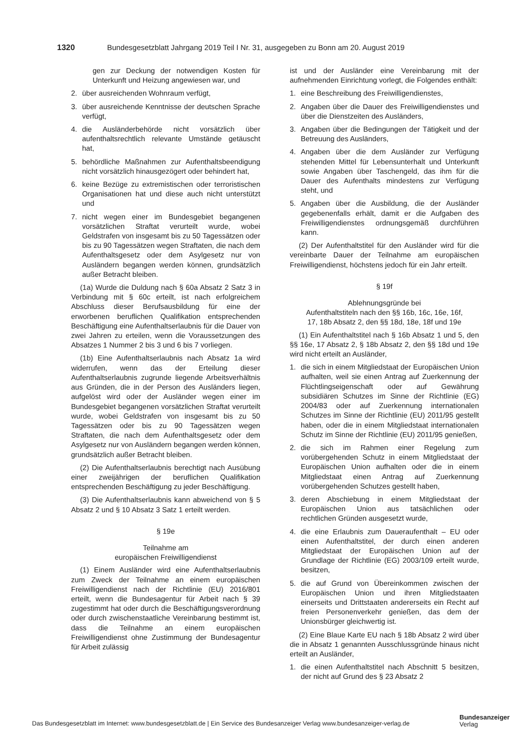1320 Bundesgesetzblatt Jahrgang 2019 Teil I Nr. 31, ausgegeben zu Bonn am 20. August 2019
gen zur Deckung der notwendigen Kosten für Unterkunft und Heizung angewiesen war, und
2. über ausreichenden Wohnraum verfügt,
3. über ausreichende Kenntnisse der deutschen Sprache verfügt,
4. die Ausländerbehörde nicht vorsätzlich über aufenthaltsrechtlich relevante Umstände getäuscht hat,
5. behördliche Maßnahmen zur Aufenthaltsbeendigung nicht vorsätzlich hinausgezögert oder behindert hat,
6. keine Bezüge zu extremistischen oder terroristischen Organisationen hat und diese auch nicht unterstützt und
7. nicht wegen einer im Bundesgebiet begangenen vorsätzlichen Straftat verurteilt wurde, wobei Geldstrafen von insgesamt bis zu 50 Tagessätzen oder bis zu 90 Tagessätzen wegen Straftaten, die nach dem Aufenthaltsgesetz oder dem Asylgesetz nur von Ausländern begangen werden können, grundsätzlich außer Betracht bleiben.
(1a) Wurde die Duldung nach § 60a Absatz 2 Satz 3 in Verbindung mit § 60c erteilt, ist nach erfolgreichem Abschluss dieser Berufsausbildung für eine der erworbenen beruflichen Qualifikation entsprechenden Beschäftigung eine Aufenthaltserlaubnis für die Dauer von zwei Jahren zu erteilen, wenn die Voraussetzungen des Absatzes 1 Nummer 2 bis 3 und 6 bis 7 vorliegen.
(1b) Eine Aufenthaltserlaubnis nach Absatz 1a wird widerrufen, wenn das der Erteilung dieser Aufenthaltserlaubnis zugrunde liegende Arbeitsverhältnis aus Gründen, die in der Person des Ausländers liegen, aufgelöst wird oder der Ausländer wegen einer im Bundesgebiet begangenen vorsätzlichen Straftat verurteilt wurde, wobei Geldstrafen von insgesamt bis zu 50 Tagessätzen oder bis zu 90 Tagessätzen wegen Straftaten, die nach dem Aufenthaltsgesetz oder dem Asylgesetz nur von Ausländern begangen werden können, grundsätzlich außer Betracht bleiben.
(2) Die Aufenthaltserlaubnis berechtigt nach Ausübung einer zweijährigen der beruflichen Qualifikation entsprechenden Beschäftigung zu jeder Beschäftigung.
(3) Die Aufenthaltserlaubnis kann abweichend von § 5 Absatz 2 und § 10 Absatz 3 Satz 1 erteilt werden.
§ 19e
Teilnahme am
europäischen Freiwilligendienst
(1) Einem Ausländer wird eine Aufenthaltserlaubnis zum Zweck der Teilnahme an einem europäischen Freiwilligendienst nach der Richtlinie (EU) 2016/801 erteilt, wenn die Bundesagentur für Arbeit nach § 39 zugestimmt hat oder durch die Beschäftigungsverordnung oder durch zwischenstaatliche Vereinbarung bestimmt ist, dass die Teilnahme an einem europäischen Freiwilligendienst ohne Zustimmung der Bundesagentur für Arbeit zulässig
ist und der Ausländer eine Vereinbarung mit der aufnehmenden Einrichtung vorlegt, die Folgendes enthält:
1. eine Beschreibung des Freiwilligendienstes,
2. Angaben über die Dauer des Freiwilligendienstes und über die Dienstzeiten des Ausländers,
3. Angaben über die Bedingungen der Tätigkeit und der Betreuung des Ausländers,
4. Angaben über die dem Ausländer zur Verfügung stehenden Mittel für Lebensunterhalt und Unterkunft sowie Angaben über Taschengeld, das ihm für die Dauer des Aufenthalts mindestens zur Verfügung steht, und
5. Angaben über die Ausbildung, die der Ausländer gegebenenfalls erhält, damit er die Aufgaben des Freiwilligendienstes ordnungsgemäß durchführen kann.
(2) Der Aufenthaltstitel für den Ausländer wird für die vereinbarte Dauer der Teilnahme am europäischen Freiwilligendienst, höchstens jedoch für ein Jahr erteilt.
§ 19f
Ablehnungsgründe bei
Aufenthaltstiteln nach den §§ 16b, 16c, 16e, 16f,
17, 18b Absatz 2, den §§ 18d, 18e, 18f und 19e
(1) Ein Aufenthaltstitel nach § 16b Absatz 1 und 5, den §§ 16e, 17 Absatz 2, § 18b Absatz 2, den §§ 18d und 19e wird nicht erteilt an Ausländer,
1. die sich in einem Mitgliedstaat der Europäischen Union aufhalten, weil sie einen Antrag auf Zuerkennung der Flüchtlingseigenschaft oder auf Gewährung subsidiären Schutzes im Sinne der Richtlinie (EG) 2004/83 oder auf Zuerkennung internationalen Schutzes im Sinne der Richtlinie (EU) 2011/95 gestellt haben, oder die in einem Mitgliedstaat internationalen Schutz im Sinne der Richtlinie (EU) 2011/95 genießen,
2. die sich im Rahmen einer Regelung zum vorübergehenden Schutz in einem Mitgliedstaat der Europäischen Union aufhalten oder die in einem Mitgliedstaat einen Antrag auf Zuerkennung vorübergehenden Schutzes gestellt haben,
3. deren Abschiebung in einem Mitgliedstaat der Europäischen Union aus tatsächlichen oder rechtlichen Gründen ausgesetzt wurde,
4. die eine Erlaubnis zum Daueraufenthalt – EU oder einen Aufenthaltstitel, der durch einen anderen Mitgliedstaat der Europäischen Union auf der Grundlage der Richtlinie (EG) 2003/109 erteilt wurde, besitzen,
5. die auf Grund von Übereinkommen zwischen der Europäischen Union und ihren Mitgliedstaaten einerseits und Drittstaaten andererseits ein Recht auf freien Personenverkehr genießen, das dem der Unionsbürger gleichwertig ist.
(2) Eine Blaue Karte EU nach § 18b Absatz 2 wird über die in Absatz 1 genannten Ausschlussgründe hinaus nicht erteilt an Ausländer,
1. die einen Aufenthaltstitel nach Abschnitt 5 besitzen, der nicht auf Grund des § 23 Absatz 2
Das Bundesgesetzblatt im Internet: www.bundesgesetzblatt.de | Ein Service des Bundesanzeiger Verlag www.bundesanzeiger-verlag.de
Bundesanzeiger
Verlag